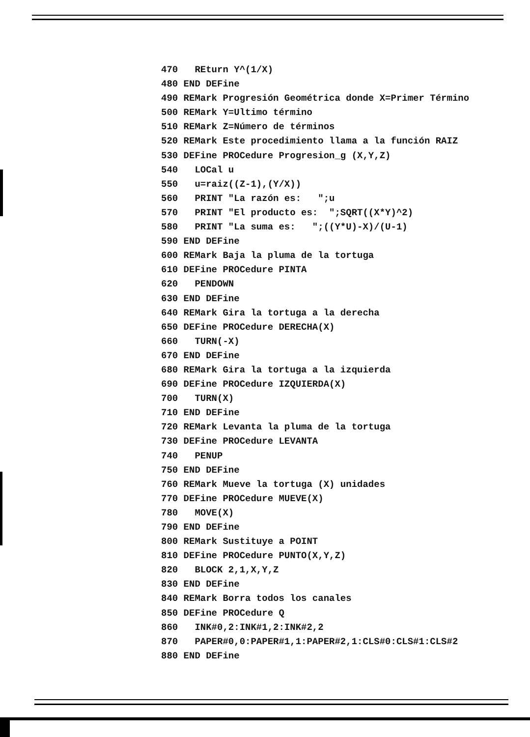470   REturn Y^(1/X)
480 END DEFine
490 REMark Progresión Geométrica donde X=Primer Término
500 REMark Y=Ultimo término
510 REMark Z=Número de términos
520 REMark Este procedimiento llama a la función RAIZ
530 DEFine PROCedure Progresion_g (X,Y,Z)
540   LOCal u
550   u=raiz((Z-1),(Y/X))
560   PRINT "La razón es:   ";u
570   PRINT "El producto es:  ";SQRT((X*Y)^2)
580   PRINT "La suma es:   ";((Y*U)-X)/(U-1)
590 END DEFine
600 REMark Baja la pluma de la tortuga
610 DEFine PROCedure PINTA
620   PENDOWN
630 END DEFine
640 REMark Gira la tortuga a la derecha
650 DEFine PROCedure DERECHA(X)
660   TURN(-X)
670 END DEFine
680 REMark Gira la tortuga a la izquierda
690 DEFine PROCedure IZQUIERDA(X)
700   TURN(X)
710 END DEFine
720 REMark Levanta la pluma de la tortuga
730 DEFine PROCedure LEVANTA
740   PENUP
750 END DEFine
760 REMark Mueve la tortuga (X) unidades
770 DEFine PROCedure MUEVE(X)
780   MOVE(X)
790 END DEFine
800 REMark Sustituye a POINT
810 DEFine PROCedure PUNTO(X,Y,Z)
820   BLOCK 2,1,X,Y,Z
830 END DEFine
840 REMark Borra todos los canales
850 DEFine PROCedure Q
860   INK#0,2:INK#1,2:INK#2,2
870   PAPER#0,0:PAPER#1,1:PAPER#2,1:CLS#0:CLS#1:CLS#2
880 END DEFine